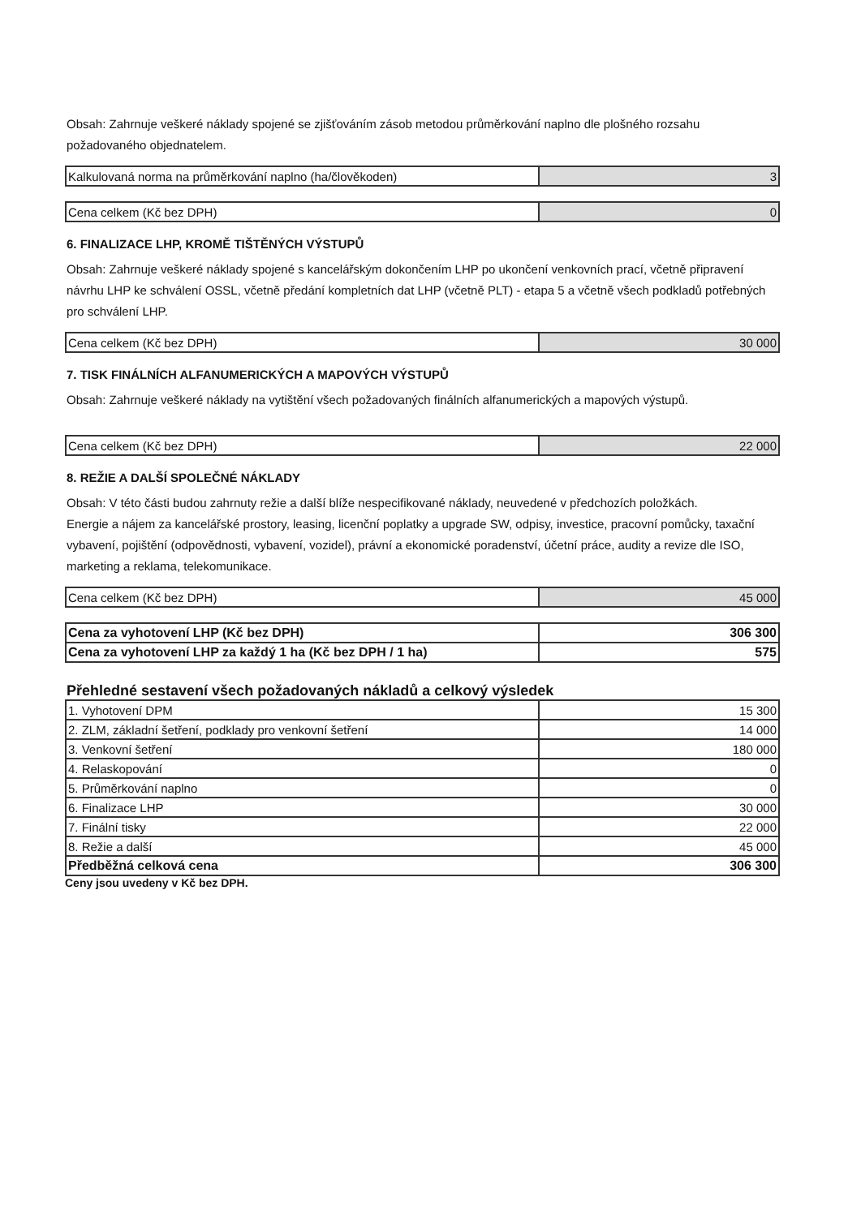Obsah: Zahrnuje veškeré náklady spojené se zjišťováním zásob metodou průměrkování naplno dle plošného rozsahu požadovaného objednatelem.
| Kalkulovaná norma na průměrkování naplno (ha/člověkoden) | 3 |
| Cena celkem (Kč bez DPH) | 0 |
6. FINALIZACE LHP, KROMĚ TIŠTĚNÝCH VÝSTUPŮ
Obsah: Zahrnuje veškeré náklady spojené s kancelářským dokončením LHP po ukončení venkovních prací, včetně připravení návrhu LHP ke schválení OSSL, včetně předání kompletních dat LHP (včetně PLT) - etapa 5 a včetně všech podkladů potřebných pro schválení LHP.
| Cena celkem (Kč bez DPH) | 30 000 |
7. TISK FINÁLNÍCH ALFANUMERICKÝCH A MAPOVÝCH VÝSTUPŮ
Obsah: Zahrnuje veškeré náklady na vytištění všech požadovaných finálních alfanumerických a mapových výstupů.
| Cena celkem (Kč bez DPH) | 22 000 |
8. REŽIE A DALŠÍ SPOLEČNÉ NÁKLADY
Obsah: V této části budou zahrnuty režie a další blíže nespecifikované náklady, neuvedené v předchozích položkách.
Energie a nájem za kancelářské prostory, leasing, licenční poplatky a upgrade SW, odpisy, investice, pracovní pomůcky, taxační vybavení, pojištění (odpovědnosti, vybavení, vozidel), právní a ekonomické poradenství, účetní práce, audity a revize dle ISO, marketing a reklama, telekomunikace.
| Cena celkem (Kč bez DPH) | 45 000 |
| Cena za vyhotovení LHP (Kč bez DPH) | 306 300 |
| Cena za vyhotovení LHP za každý 1 ha (Kč bez DPH / 1 ha) | 575 |
Přehledné sestavení všech požadovaných nákladů a celkový výsledek
| 1. Vyhotovení DPM | 15 300 |
| 2. ZLM, základní šetření, podklady pro venkovní šetření | 14 000 |
| 3. Venkovní šetření | 180 000 |
| 4. Relaskopování | 0 |
| 5. Průměrkování naplno | 0 |
| 6. Finalizace LHP | 30 000 |
| 7. Finální tisky | 22 000 |
| 8. Režie a další | 45 000 |
| Předběžná celková cena | 306 300 |
Ceny jsou uvedeny v Kč bez DPH.